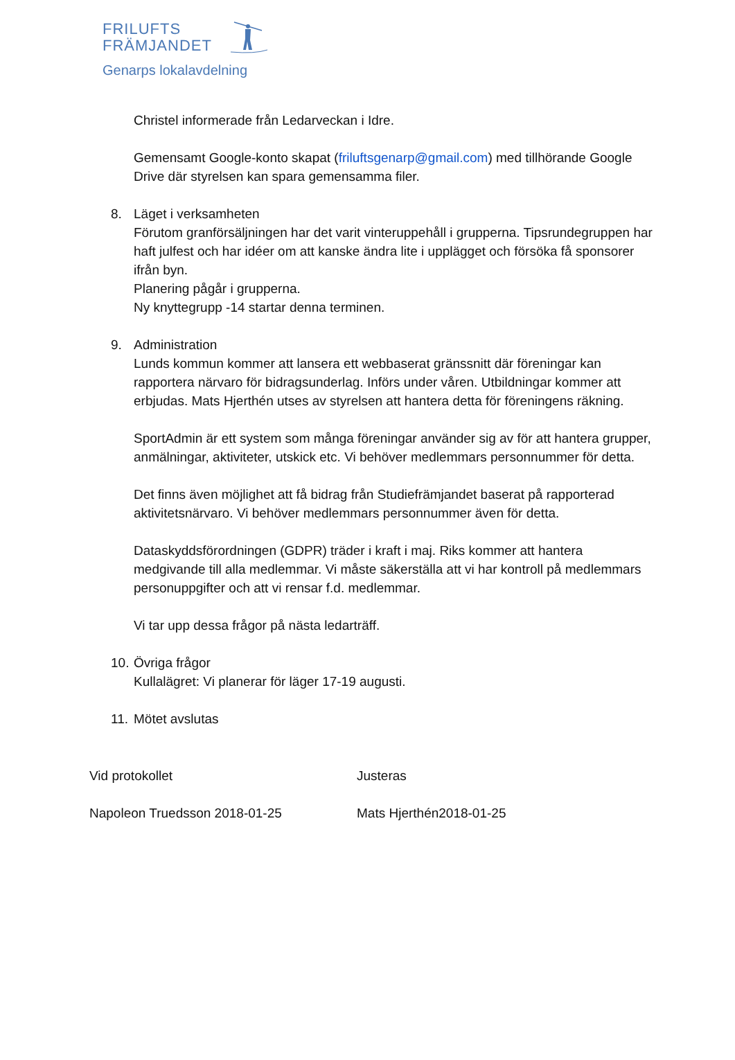FRILUFTS
FRÄMJANDET
Genarps lokalavdelning
Christel informerade från Ledarveckan i Idre.
Gemensamt Google-konto skapat (friluftsgenarp@gmail.com) med tillhörande Google Drive där styrelsen kan spara gemensamma filer.
8. Läget i verksamheten
Förutom granförsäljningen har det varit vinteruppehåll i grupperna. Tipsrundegruppen har haft julfest och har idéer om att kanske ändra lite i upplägget och försöka få sponsorer ifrån byn.
Planering pågår i grupperna.
Ny knyttegrupp -14 startar denna terminen.
9. Administration
Lunds kommun kommer att lansera ett webbaserat gränssnitt där föreningar kan rapportera närvaro för bidragsunderlag. Införs under våren. Utbildningar kommer att erbjudas. Mats Hjerthén utses av styrelsen att hantera detta för föreningens räkning.
SportAdmin är ett system som många föreningar använder sig av för att hantera grupper, anmälningar, aktiviteter, utskick etc. Vi behöver medlemmars personnummer för detta.
Det finns även möjlighet att få bidrag från Studiefrämjandet baserat på rapporterad aktivitetsnärvaro. Vi behöver medlemmars personnummer även för detta.
Dataskyddsförordningen (GDPR) träder i kraft i maj. Riks kommer att hantera medgivande till alla medlemmar. Vi måste säkerställa att vi har kontroll på medlemmars personuppgifter och att vi rensar f.d. medlemmar.
Vi tar upp dessa frågor på nästa ledarträff.
10.
Övriga frågor
Kullalägret: Vi planerar för läger 17-19 augusti.
11.
Mötet avslutas
Vid protokollet Justeras
Napoleon Truedsson 2018-01-25 Mats Hjerthén2018-01-25